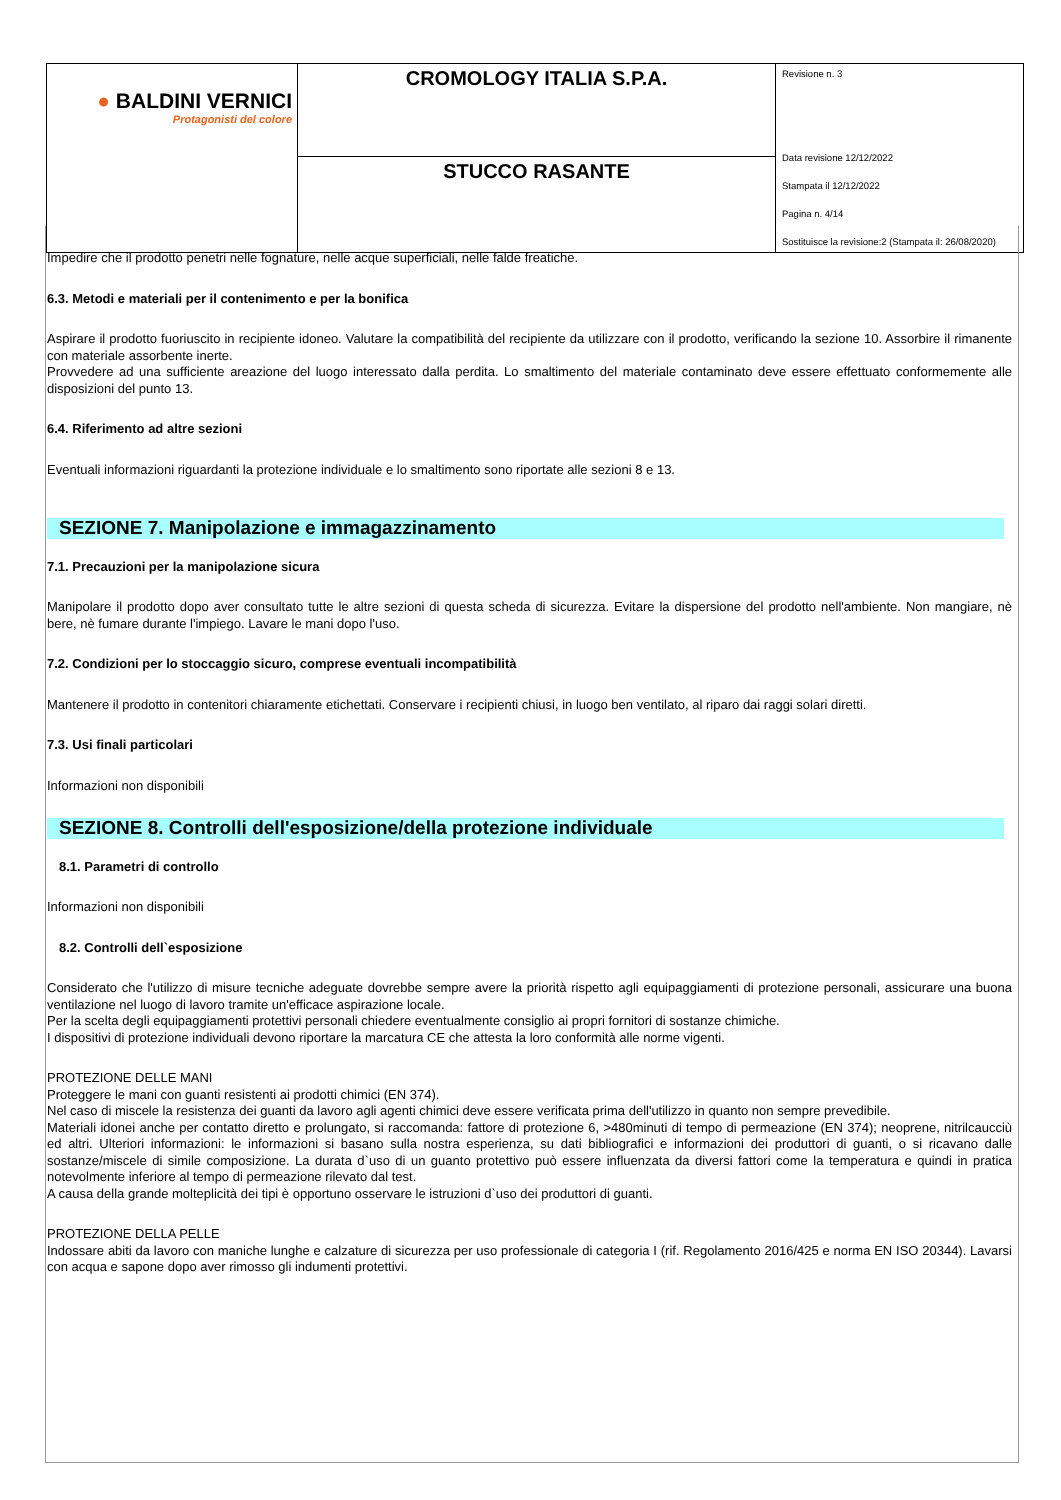| ● BALDINI VERNICI Protagonisti del colore | CROMOLOGY ITALIA S.P.A. | Revisione n. 3 Data revisione 12/12/2022 Stampata il 12/12/2022 Pagina n. 4/14 Sostituisce la revisione:2 (Stampata il: 26/08/2020) |
| | STUCCO RASANTE | |
Impedire che il prodotto penetri nelle fognature, nelle acque superficiali, nelle falde freatiche.
6.3. Metodi e materiali per il contenimento e per la bonifica
Aspirare il prodotto fuoriuscito in recipiente idoneo. Valutare la compatibilità del recipiente da utilizzare con il prodotto, verificando la sezione 10. Assorbire il rimanente con materiale assorbente inerte.
Provvedere ad una sufficiente areazione del luogo interessato dalla perdita. Lo smaltimento del materiale contaminato deve essere effettuato conformemente alle disposizioni del punto 13.
6.4. Riferimento ad altre sezioni
Eventuali informazioni riguardanti la protezione individuale e lo smaltimento sono riportate alle sezioni 8 e 13.
SEZIONE 7. Manipolazione e immagazzinamento
7.1. Precauzioni per la manipolazione sicura
Manipolare il prodotto dopo aver consultato tutte le altre sezioni di questa scheda di sicurezza. Evitare la dispersione del prodotto nell'ambiente. Non mangiare, nè bere, nè fumare durante l'impiego. Lavare le mani dopo l'uso.
7.2. Condizioni per lo stoccaggio sicuro, comprese eventuali incompatibilità
Mantenere il prodotto in contenitori chiaramente etichettati. Conservare i recipienti chiusi, in luogo ben ventilato, al riparo dai raggi solari diretti.
7.3. Usi finali particolari
Informazioni non disponibili
SEZIONE 8. Controlli dell'esposizione/della protezione individuale
8.1. Parametri di controllo
Informazioni non disponibili
8.2. Controlli dell`esposizione
Considerato che l'utilizzo di misure tecniche adeguate dovrebbe sempre avere la priorità rispetto agli equipaggiamenti di protezione personali, assicurare una buona ventilazione nel luogo di lavoro tramite un'efficace aspirazione locale.
Per la scelta degli equipaggiamenti protettivi personali chiedere eventualmente consiglio ai propri fornitori di sostanze chimiche.
I dispositivi di protezione individuali devono riportare la marcatura CE che attesta la loro conformità alle norme vigenti.
PROTEZIONE DELLE MANI
Proteggere le mani con guanti resistenti ai prodotti chimici (EN 374).
Nel caso di miscele la resistenza dei guanti da lavoro agli agenti chimici deve essere verificata prima dell'utilizzo in quanto non sempre prevedibile.
Materiali idonei anche per contatto diretto e prolungato, si raccomanda: fattore di protezione 6, >480minuti di tempo di permeazione (EN 374); neoprene, nitrilcaucciù ed altri. Ulteriori informazioni: le informazioni si basano sulla nostra esperienza, su dati bibliografici e informazioni dei produttori di guanti, o si ricavano dalle sostanze/miscele di simile composizione. La durata d`uso di un guanto protettivo può essere influenzata da diversi fattori come la temperatura e quindi in pratica notevolmente inferiore al tempo di permeazione rilevato dal test.
A causa della grande molteplicità dei tipi è opportuno osservare le istruzioni d`uso dei produttori di guanti.
PROTEZIONE DELLA PELLE
Indossare abiti da lavoro con maniche lunghe e calzature di sicurezza per uso professionale di categoria I (rif. Regolamento 2016/425 e norma EN ISO 20344). Lavarsi con acqua e sapone dopo aver rimosso gli indumenti protettivi.